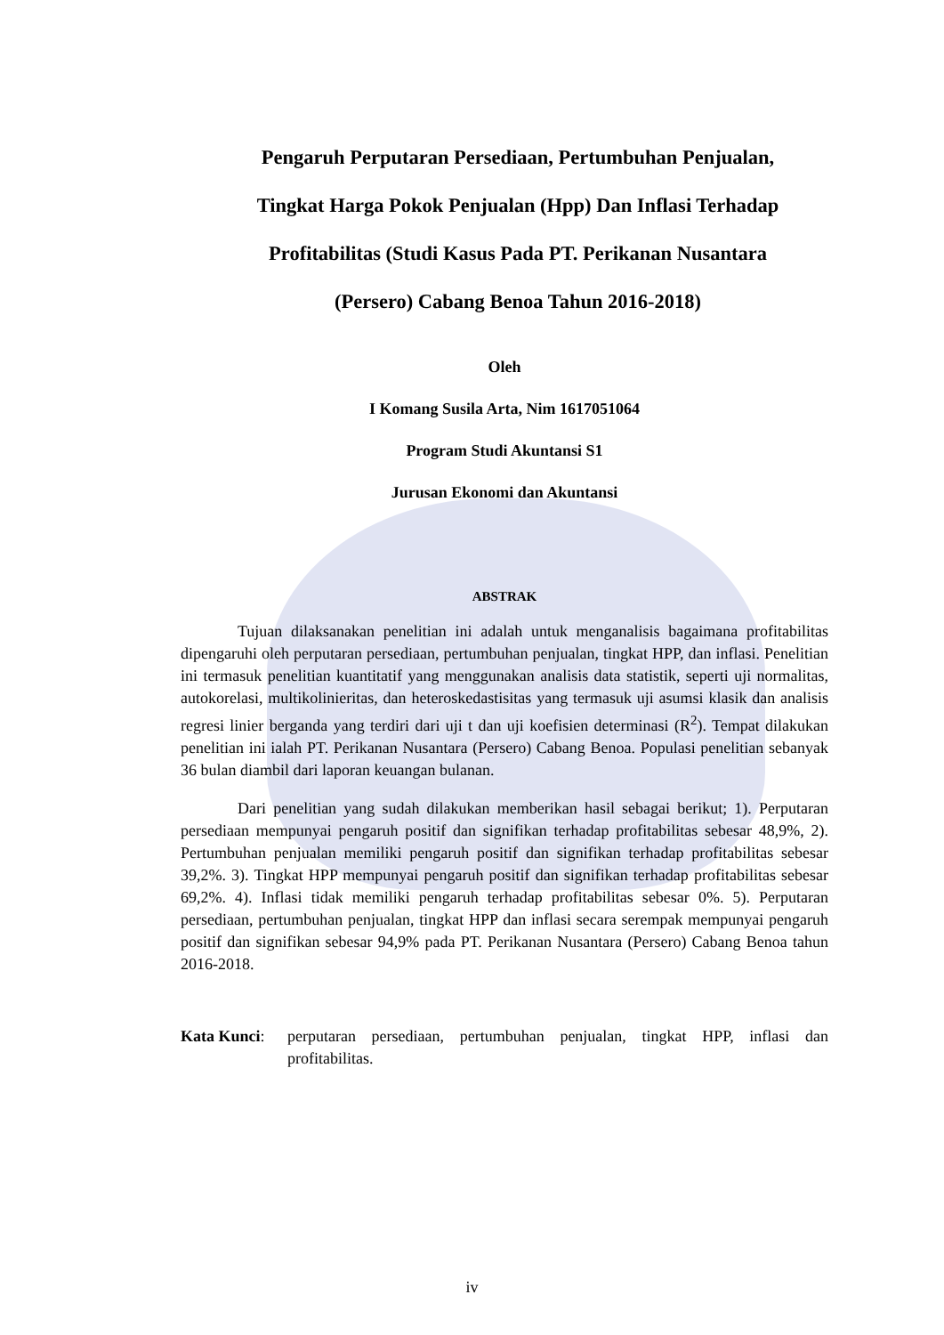Pengaruh Perputaran Persediaan, Pertumbuhan Penjualan,
Tingkat Harga Pokok Penjualan (Hpp) Dan Inflasi Terhadap
Profitabilitas (Studi Kasus Pada PT. Perikanan Nusantara
(Persero) Cabang Benoa Tahun 2016-2018)
Oleh
I Komang Susila Arta, Nim 1617051064
Program Studi Akuntansi S1
Jurusan Ekonomi dan Akuntansi
ABSTRAK
Tujuan dilaksanakan penelitian ini adalah untuk menganalisis bagaimana profitabilitas dipengaruhi oleh perputaran persediaan, pertumbuhan penjualan, tingkat HPP, dan inflasi. Penelitian ini termasuk penelitian kuantitatif yang menggunakan analisis data statistik, seperti uji normalitas, autokorelasi, multikolinieritas, dan heteroskedastisitas yang termasuk uji asumsi klasik dan analisis regresi linier berganda yang terdiri dari uji t dan uji koefisien determinasi (R<sup>2</sup>). Tempat dilakukan penelitian ini ialah PT. Perikanan Nusantara (Persero) Cabang Benoa. Populasi penelitian sebanyak 36 bulan diambil dari laporan keuangan bulanan.
Dari penelitian yang sudah dilakukan memberikan hasil sebagai berikut; 1). Perputaran persediaan mempunyai pengaruh positif dan signifikan terhadap profitabilitas sebesar 48,9%, 2). Pertumbuhan penjualan memiliki pengaruh positif dan signifikan terhadap profitabilitas sebesar 39,2%. 3). Tingkat HPP mempunyai pengaruh positif dan signifikan terhadap profitabilitas sebesar 69,2%. 4). Inflasi tidak memiliki pengaruh terhadap profitabilitas sebesar 0%. 5). Perputaran persediaan, pertumbuhan penjualan, tingkat HPP dan inflasi secara serempak mempunyai pengaruh positif dan signifikan sebesar 94,9% pada PT. Perikanan Nusantara (Persero) Cabang Benoa tahun 2016-2018.
Kata Kunci: perputaran persediaan, pertumbuhan penjualan, tingkat HPP, inflasi dan profitabilitas.
iv